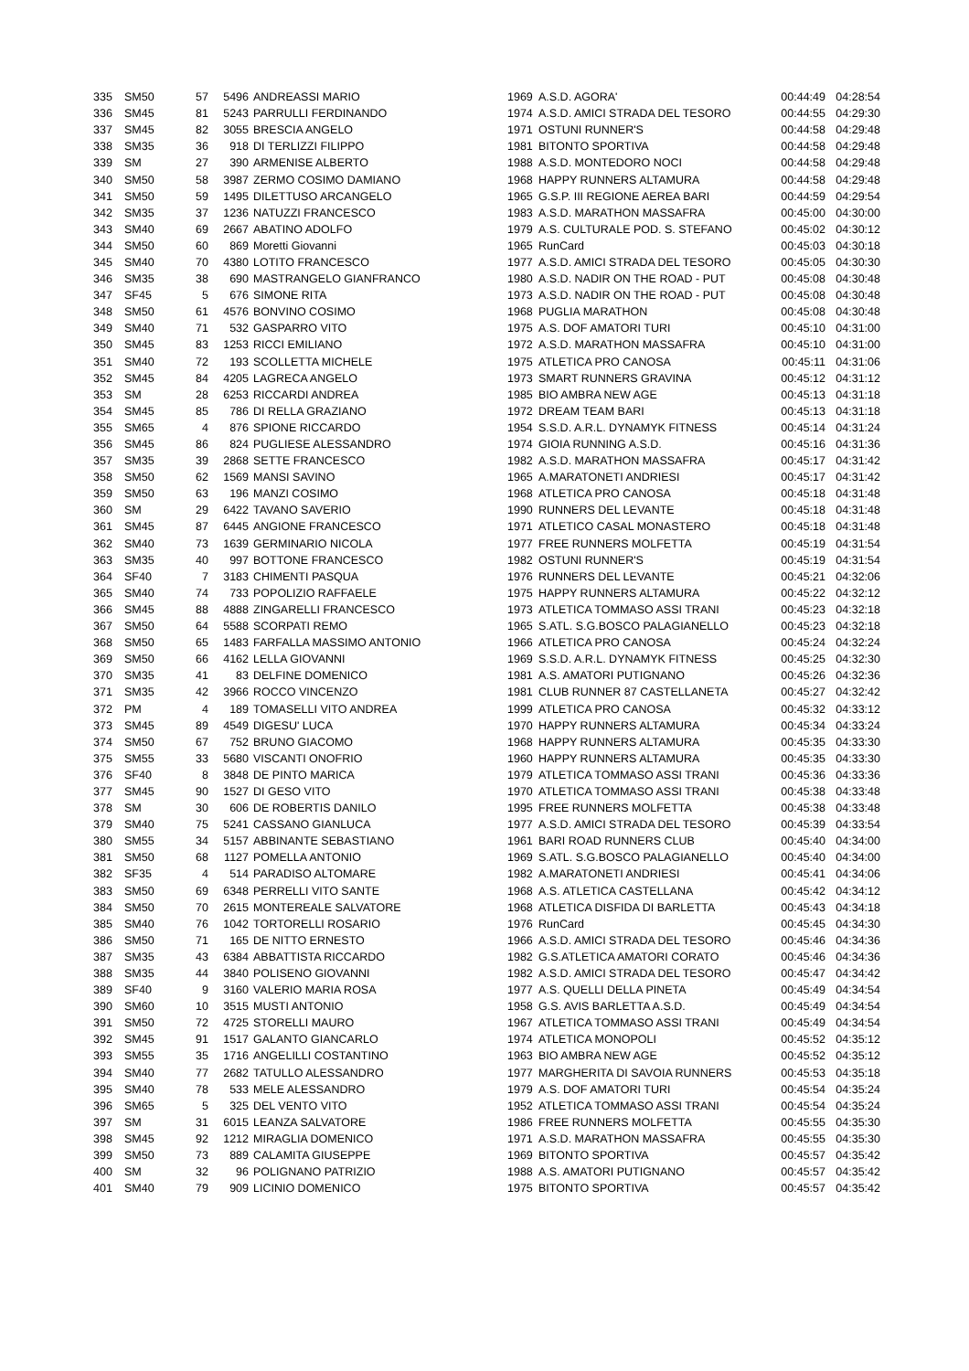| 335 | SM50 | 57 | 5496 | ANDREASSI MARIO | 1969 | A.S.D. AGORA' | 00:44:49 | 04:28:54 |
| 336 | SM45 | 81 | 5243 | PARRULLI FERDINANDO | 1974 | A.S.D. AMICI STRADA DEL TESORO | 00:44:55 | 04:29:30 |
| 337 | SM45 | 82 | 3055 | BRESCIA ANGELO | 1971 | OSTUNI RUNNER'S | 00:44:58 | 04:29:48 |
| 338 | SM35 | 36 | 918 | DI TERLIZZI FILIPPO | 1981 | BITONTO SPORTIVA | 00:44:58 | 04:29:48 |
| 339 | SM | 27 | 390 | ARMENISE ALBERTO | 1988 | A.S.D. MONTEDORO NOCI | 00:44:58 | 04:29:48 |
| 340 | SM50 | 58 | 3987 | ZERMO COSIMO DAMIANO | 1968 | HAPPY RUNNERS ALTAMURA | 00:44:58 | 04:29:48 |
| 341 | SM50 | 59 | 1495 | DILETTUSO ARCANGELO | 1965 | G.S.P. III REGIONE AEREA BARI | 00:44:59 | 04:29:54 |
| 342 | SM35 | 37 | 1236 | NATUZZI FRANCESCO | 1983 | A.S.D. MARATHON MASSAFRA | 00:45:00 | 04:30:00 |
| 343 | SM40 | 69 | 2667 | ABATINO ADOLFO | 1979 | A.S. CULTURALE POD. S. STEFANO | 00:45:02 | 04:30:12 |
| 344 | SM50 | 60 | 869 | Moretti Giovanni | 1965 | RunCard | 00:45:03 | 04:30:18 |
| 345 | SM40 | 70 | 4380 | LOTITO FRANCESCO | 1977 | A.S.D. AMICI STRADA DEL TESORO | 00:45:05 | 04:30:30 |
| 346 | SM35 | 38 | 690 | MASTRANGELO GIANFRANCO | 1980 | A.S.D. NADIR ON THE ROAD - PUT | 00:45:08 | 04:30:48 |
| 347 | SF45 | 5 | 676 | SIMONE RITA | 1973 | A.S.D. NADIR ON THE ROAD - PUT | 00:45:08 | 04:30:48 |
| 348 | SM50 | 61 | 4576 | BONVINO COSIMO | 1968 | PUGLIA MARATHON | 00:45:08 | 04:30:48 |
| 349 | SM40 | 71 | 532 | GASPARRO VITO | 1975 | A.S. DOF AMATORI TURI | 00:45:10 | 04:31:00 |
| 350 | SM45 | 83 | 1253 | RICCI EMILIANO | 1972 | A.S.D. MARATHON MASSAFRA | 00:45:10 | 04:31:00 |
| 351 | SM40 | 72 | 193 | SCOLLETTA MICHELE | 1975 | ATLETICA PRO CANOSA | 00:45:11 | 04:31:06 |
| 352 | SM45 | 84 | 4205 | LAGRECA ANGELO | 1973 | SMART RUNNERS GRAVINA | 00:45:12 | 04:31:12 |
| 353 | SM | 28 | 6253 | RICCARDI ANDREA | 1985 | BIO AMBRA NEW AGE | 00:45:13 | 04:31:18 |
| 354 | SM45 | 85 | 786 | DI RELLA GRAZIANO | 1972 | DREAM TEAM BARI | 00:45:13 | 04:31:18 |
| 355 | SM65 | 4 | 876 | SPIONE RICCARDO | 1954 | S.S.D. A.R.L. DYNAMYK FITNESS | 00:45:14 | 04:31:24 |
| 356 | SM45 | 86 | 824 | PUGLIESE ALESSANDRO | 1974 | GIOIA RUNNING A.S.D. | 00:45:16 | 04:31:36 |
| 357 | SM35 | 39 | 2868 | SETTE FRANCESCO | 1982 | A.S.D. MARATHON MASSAFRA | 00:45:17 | 04:31:42 |
| 358 | SM50 | 62 | 1569 | MANSI SAVINO | 1965 | A.MARATONETI ANDRIESI | 00:45:17 | 04:31:42 |
| 359 | SM50 | 63 | 196 | MANZI COSIMO | 1968 | ATLETICA PRO CANOSA | 00:45:18 | 04:31:48 |
| 360 | SM | 29 | 6422 | TAVANO SAVERIO | 1990 | RUNNERS DEL LEVANTE | 00:45:18 | 04:31:48 |
| 361 | SM45 | 87 | 6445 | ANGIONE FRANCESCO | 1971 | ATLETICO CASAL MONASTERO | 00:45:18 | 04:31:48 |
| 362 | SM40 | 73 | 1639 | GERMINARIO NICOLA | 1977 | FREE RUNNERS MOLFETTA | 00:45:19 | 04:31:54 |
| 363 | SM35 | 40 | 997 | BOTTONE FRANCESCO | 1982 | OSTUNI RUNNER'S | 00:45:19 | 04:31:54 |
| 364 | SF40 | 7 | 3183 | CHIMENTI PASQUA | 1976 | RUNNERS DEL LEVANTE | 00:45:21 | 04:32:06 |
| 365 | SM40 | 74 | 733 | POPOLIZIO RAFFAELE | 1975 | HAPPY RUNNERS ALTAMURA | 00:45:22 | 04:32:12 |
| 366 | SM45 | 88 | 4888 | ZINGARELLI FRANCESCO | 1973 | ATLETICA TOMMASO ASSI TRANI | 00:45:23 | 04:32:18 |
| 367 | SM50 | 64 | 5588 | SCORPATI REMO | 1965 | S.ATL. S.G.BOSCO PALAGIANELLO | 00:45:23 | 04:32:18 |
| 368 | SM50 | 65 | 1483 | FARFALLA MASSIMO ANTONIO | 1966 | ATLETICA PRO CANOSA | 00:45:24 | 04:32:24 |
| 369 | SM50 | 66 | 4162 | LELLA GIOVANNI | 1969 | S.S.D. A.R.L. DYNAMYK FITNESS | 00:45:25 | 04:32:30 |
| 370 | SM35 | 41 | 83 | DELFINE DOMENICO | 1981 | A.S. AMATORI PUTIGNANO | 00:45:26 | 04:32:36 |
| 371 | SM35 | 42 | 3966 | ROCCO VINCENZO | 1981 | CLUB RUNNER 87 CASTELLANETA | 00:45:27 | 04:32:42 |
| 372 | PM | 4 | 189 | TOMASELLI VITO ANDREA | 1999 | ATLETICA PRO CANOSA | 00:45:32 | 04:33:12 |
| 373 | SM45 | 89 | 4549 | DIGESU' LUCA | 1970 | HAPPY RUNNERS ALTAMURA | 00:45:34 | 04:33:24 |
| 374 | SM50 | 67 | 752 | BRUNO GIACOMO | 1968 | HAPPY RUNNERS ALTAMURA | 00:45:35 | 04:33:30 |
| 375 | SM55 | 33 | 5680 | VISCANTI ONOFRIO | 1960 | HAPPY RUNNERS ALTAMURA | 00:45:35 | 04:33:30 |
| 376 | SF40 | 8 | 3848 | DE PINTO MARICA | 1979 | ATLETICA TOMMASO ASSI TRANI | 00:45:36 | 04:33:36 |
| 377 | SM45 | 90 | 1527 | DI GESO VITO | 1970 | ATLETICA TOMMASO ASSI TRANI | 00:45:38 | 04:33:48 |
| 378 | SM | 30 | 606 | DE ROBERTIS DANILO | 1995 | FREE RUNNERS MOLFETTA | 00:45:38 | 04:33:48 |
| 379 | SM40 | 75 | 5241 | CASSANO GIANLUCA | 1977 | A.S.D. AMICI STRADA DEL TESORO | 00:45:39 | 04:33:54 |
| 380 | SM55 | 34 | 5157 | ABBINANTE SEBASTIANO | 1961 | BARI ROAD RUNNERS CLUB | 00:45:40 | 04:34:00 |
| 381 | SM50 | 68 | 1127 | POMELLA ANTONIO | 1969 | S.ATL. S.G.BOSCO PALAGIANELLO | 00:45:40 | 04:34:00 |
| 382 | SF35 | 4 | 514 | PARADISO ALTOMARE | 1982 | A.MARATONETI ANDRIESI | 00:45:41 | 04:34:06 |
| 383 | SM50 | 69 | 6348 | PERRELLI VITO SANTE | 1968 | A.S. ATLETICA CASTELLANA | 00:45:42 | 04:34:12 |
| 384 | SM50 | 70 | 2615 | MONTEREALE SALVATORE | 1968 | ATLETICA DISFIDA DI BARLETTA | 00:45:43 | 04:34:18 |
| 385 | SM40 | 76 | 1042 | TORTORELLI ROSARIO | 1976 | RunCard | 00:45:45 | 04:34:30 |
| 386 | SM50 | 71 | 165 | DE NITTO ERNESTO | 1966 | A.S.D. AMICI STRADA DEL TESORO | 00:45:46 | 04:34:36 |
| 387 | SM35 | 43 | 6384 | ABBATTISTA RICCARDO | 1982 | G.S.ATLETICA AMATORI CORATO | 00:45:46 | 04:34:36 |
| 388 | SM35 | 44 | 3840 | POLISENO GIOVANNI | 1982 | A.S.D. AMICI STRADA DEL TESORO | 00:45:47 | 04:34:42 |
| 389 | SF40 | 9 | 3160 | VALERIO MARIA ROSA | 1977 | A.S. QUELLI DELLA PINETA | 00:45:49 | 04:34:54 |
| 390 | SM60 | 10 | 3515 | MUSTI ANTONIO | 1958 | G.S. AVIS BARLETTA A.S.D. | 00:45:49 | 04:34:54 |
| 391 | SM50 | 72 | 4725 | STORELLI MAURO | 1967 | ATLETICA TOMMASO ASSI TRANI | 00:45:49 | 04:34:54 |
| 392 | SM45 | 91 | 1517 | GALANTO GIANCARLO | 1974 | ATLETICA MONOPOLI | 00:45:52 | 04:35:12 |
| 393 | SM55 | 35 | 1716 | ANGELILLI COSTANTINO | 1963 | BIO AMBRA NEW AGE | 00:45:52 | 04:35:12 |
| 394 | SM40 | 77 | 2682 | TATULLO ALESSANDRO | 1977 | MARGHERITA DI SAVOIA RUNNERS | 00:45:53 | 04:35:18 |
| 395 | SM40 | 78 | 533 | MELE ALESSANDRO | 1979 | A.S. DOF AMATORI TURI | 00:45:54 | 04:35:24 |
| 396 | SM65 | 5 | 325 | DEL VENTO VITO | 1952 | ATLETICA TOMMASO ASSI TRANI | 00:45:54 | 04:35:24 |
| 397 | SM | 31 | 6015 | LEANZA SALVATORE | 1986 | FREE RUNNERS MOLFETTA | 00:45:55 | 04:35:30 |
| 398 | SM45 | 92 | 1212 | MIRAGLIA DOMENICO | 1971 | A.S.D. MARATHON MASSAFRA | 00:45:55 | 04:35:30 |
| 399 | SM50 | 73 | 889 | CALAMITA GIUSEPPE | 1969 | BITONTO SPORTIVA | 00:45:57 | 04:35:42 |
| 400 | SM | 32 | 96 | POLIGNANO PATRIZIO | 1988 | A.S. AMATORI PUTIGNANO | 00:45:57 | 04:35:42 |
| 401 | SM40 | 79 | 909 | LICINIO DOMENICO | 1975 | BITONTO SPORTIVA | 00:45:57 | 04:35:42 |